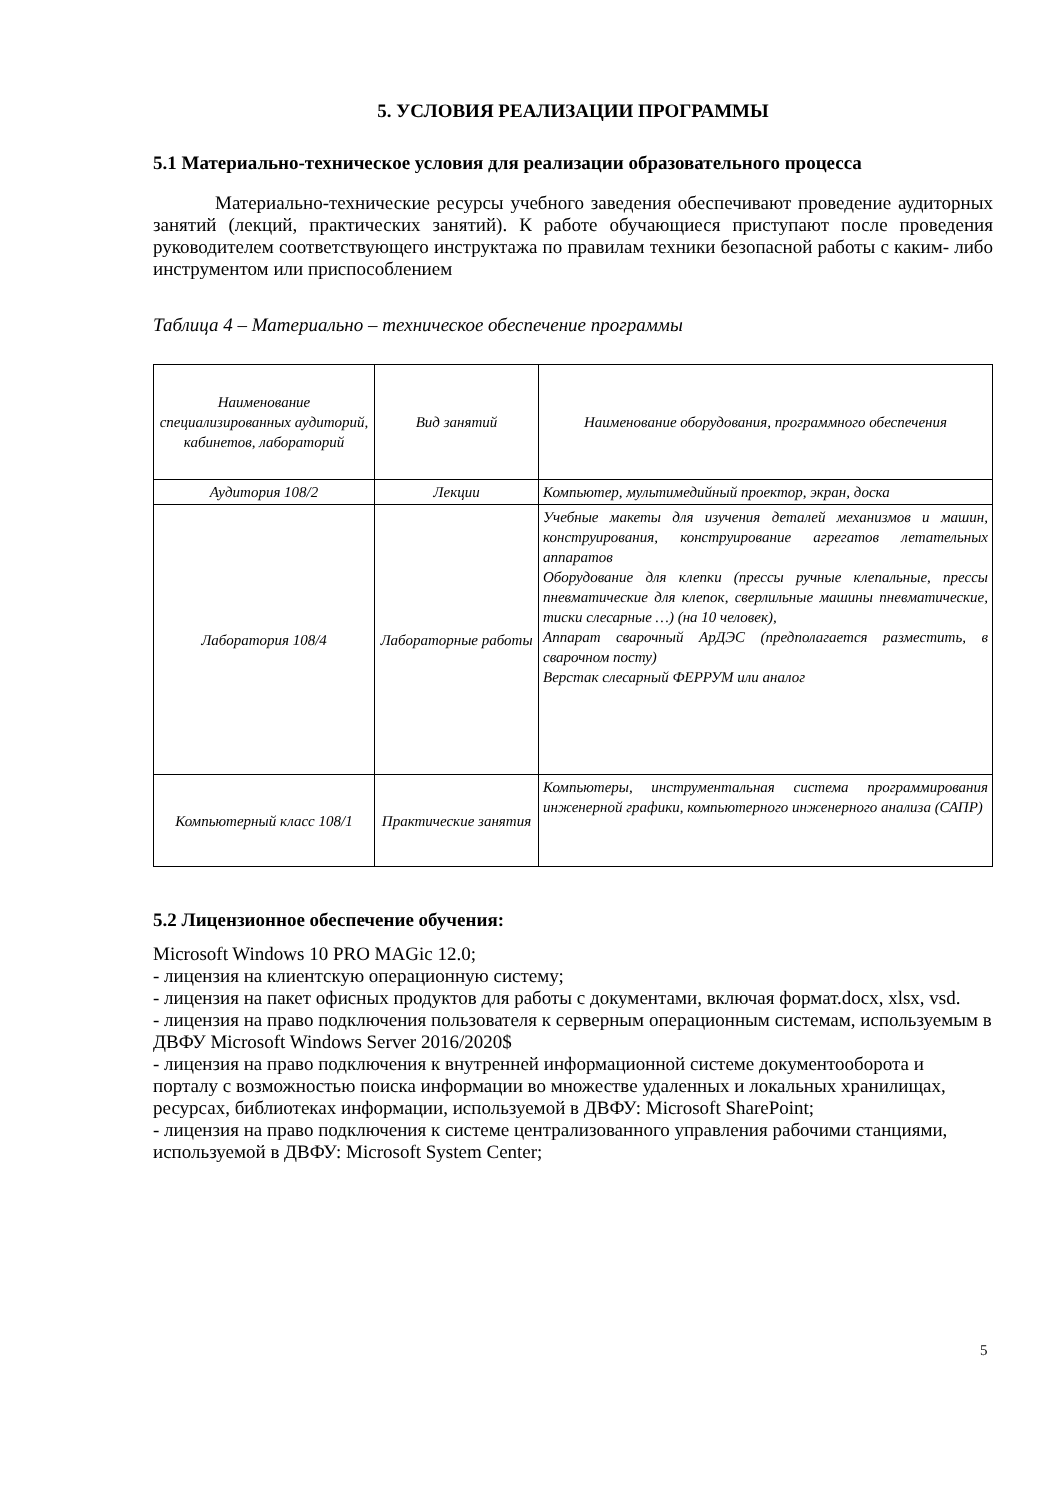5. УСЛОВИЯ РЕАЛИЗАЦИИ ПРОГРАММЫ
5.1 Материально-техническое условия для реализации образовательного процесса
Материально-технические ресурсы учебного заведения обеспечивают проведение аудиторных занятий (лекций, практических занятий). К работе обучающиеся приступают после проведения руководителем соответствующего инструктажа по правилам техники безопасной работы с каким- либо инструментом или приспособлением
Таблица 4 – Материально – техническое обеспечение программы
| Наименование специализированных аудиторий, кабинетов, лабораторий | Вид занятий | Наименование оборудования, программного обеспечения |
| Аудитория 108/2 | Лекции | Компьютер, мультимедийный проектор, экран, доска |
| Лаборатория 108/4 | Лабораторные работы | Учебные макеты для изучения деталей механизмов и машин, конструирования, конструирование агрегатов летательных аппаратов Оборудование для клепки (прессы ручные клепальные, прессы пневматические для клепок, сверлильные машины пневматические, тиски слесарные …) (на 10 человек), Аппарат сварочный АрДЭС (предполагается разместить, в сварочном посту) Верстак слесарный ФЕРРУМ или аналог |
| Компьютерный класс 108/1 | Практические занятия | Компьютеры, инструментальная система программирования инженерной графики, компьютерного инженерного анализа (САПР) |
5.2 Лицензионное обеспечение обучения:
Microsoft Windows 10 PRO MAGic 12.0;
- лицензия на клиентскую операционную систему;
- лицензия на пакет офисных продуктов для работы с документами, включая формат.docx, xlsx, vsd.
- лицензия на право подключения пользователя к серверным операционным системам, используемым в ДВФУ Microsoft Windows Server 2016/2020$
- лицензия на право подключения к внутренней информационной системе документооборота и порталу с возможностью поиска информации во множестве удаленных и локальных хранилищах, ресурсах, библиотеках информации, используемой в ДВФУ: Microsoft SharePoint;
- лицензия на право подключения к системе централизованного управления рабочими станциями, используемой в ДВФУ: Microsoft System Center;
5